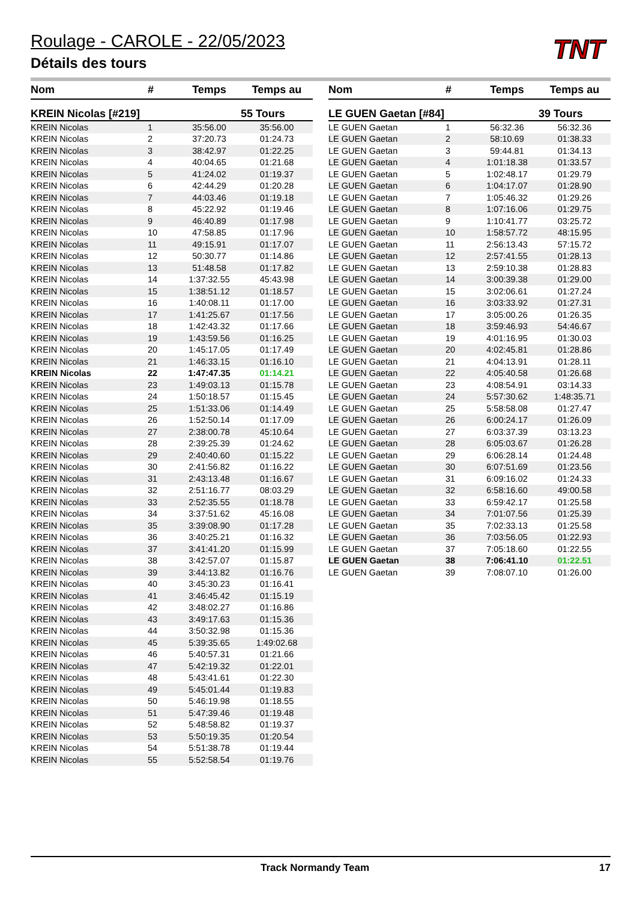Roulage - CAROLE - 22/05/2023
Détails des tours
TNT
| Nom | # | Temps | Temps au |
| --- | --- | --- | --- |
| KREIN Nicolas [#219] | | | 55 Tours |
| KREIN Nicolas | 1 | 35:56.00 | 35:56.00 |
| KREIN Nicolas | 2 | 37:20.73 | 01:24.73 |
| KREIN Nicolas | 3 | 38:42.97 | 01:22.25 |
| KREIN Nicolas | 4 | 40:04.65 | 01:21.68 |
| KREIN Nicolas | 5 | 41:24.02 | 01:19.37 |
| KREIN Nicolas | 6 | 42:44.29 | 01:20.28 |
| KREIN Nicolas | 7 | 44:03.46 | 01:19.18 |
| KREIN Nicolas | 8 | 45:22.92 | 01:19.46 |
| KREIN Nicolas | 9 | 46:40.89 | 01:17.98 |
| KREIN Nicolas | 10 | 47:58.85 | 01:17.96 |
| KREIN Nicolas | 11 | 49:15.91 | 01:17.07 |
| KREIN Nicolas | 12 | 50:30.77 | 01:14.86 |
| KREIN Nicolas | 13 | 51:48.58 | 01:17.82 |
| KREIN Nicolas | 14 | 1:37:32.55 | 45:43.98 |
| KREIN Nicolas | 15 | 1:38:51.12 | 01:18.57 |
| KREIN Nicolas | 16 | 1:40:08.11 | 01:17.00 |
| KREIN Nicolas | 17 | 1:41:25.67 | 01:17.56 |
| KREIN Nicolas | 18 | 1:42:43.32 | 01:17.66 |
| KREIN Nicolas | 19 | 1:43:59.56 | 01:16.25 |
| KREIN Nicolas | 20 | 1:45:17.05 | 01:17.49 |
| KREIN Nicolas | 21 | 1:46:33.15 | 01:16.10 |
| KREIN Nicolas | 22 | 1:47:47.35 | 01:14.21 |
| KREIN Nicolas | 23 | 1:49:03.13 | 01:15.78 |
| KREIN Nicolas | 24 | 1:50:18.57 | 01:15.45 |
| KREIN Nicolas | 25 | 1:51:33.06 | 01:14.49 |
| KREIN Nicolas | 26 | 1:52:50.14 | 01:17.09 |
| KREIN Nicolas | 27 | 2:38:00.78 | 45:10.64 |
| KREIN Nicolas | 28 | 2:39:25.39 | 01:24.62 |
| KREIN Nicolas | 29 | 2:40:40.60 | 01:15.22 |
| KREIN Nicolas | 30 | 2:41:56.82 | 01:16.22 |
| KREIN Nicolas | 31 | 2:43:13.48 | 01:16.67 |
| KREIN Nicolas | 32 | 2:51:16.77 | 08:03.29 |
| KREIN Nicolas | 33 | 2:52:35.55 | 01:18.78 |
| KREIN Nicolas | 34 | 3:37:51.62 | 45:16.08 |
| KREIN Nicolas | 35 | 3:39:08.90 | 01:17.28 |
| KREIN Nicolas | 36 | 3:40:25.21 | 01:16.32 |
| KREIN Nicolas | 37 | 3:41:41.20 | 01:15.99 |
| KREIN Nicolas | 38 | 3:42:57.07 | 01:15.87 |
| KREIN Nicolas | 39 | 3:44:13.82 | 01:16.76 |
| KREIN Nicolas | 40 | 3:45:30.23 | 01:16.41 |
| KREIN Nicolas | 41 | 3:46:45.42 | 01:15.19 |
| KREIN Nicolas | 42 | 3:48:02.27 | 01:16.86 |
| KREIN Nicolas | 43 | 3:49:17.63 | 01:15.36 |
| KREIN Nicolas | 44 | 3:50:32.98 | 01:15.36 |
| KREIN Nicolas | 45 | 5:39:35.65 | 1:49:02.68 |
| KREIN Nicolas | 46 | 5:40:57.31 | 01:21.66 |
| KREIN Nicolas | 47 | 5:42:19.32 | 01:22.01 |
| KREIN Nicolas | 48 | 5:43:41.61 | 01:22.30 |
| KREIN Nicolas | 49 | 5:45:01.44 | 01:19.83 |
| KREIN Nicolas | 50 | 5:46:19.98 | 01:18.55 |
| KREIN Nicolas | 51 | 5:47:39.46 | 01:19.48 |
| KREIN Nicolas | 52 | 5:48:58.82 | 01:19.37 |
| KREIN Nicolas | 53 | 5:50:19.35 | 01:20.54 |
| KREIN Nicolas | 54 | 5:51:38.78 | 01:19.44 |
| KREIN Nicolas | 55 | 5:52:58.54 | 01:19.76 |
| Nom | # | Temps | Temps au |
| --- | --- | --- | --- |
| LE GUEN Gaetan [#84] | | | 39 Tours |
| LE GUEN Gaetan | 1 | 56:32.36 | 56:32.36 |
| LE GUEN Gaetan | 2 | 58:10.69 | 01:38.33 |
| LE GUEN Gaetan | 3 | 59:44.81 | 01:34.13 |
| LE GUEN Gaetan | 4 | 1:01:18.38 | 01:33.57 |
| LE GUEN Gaetan | 5 | 1:02:48.17 | 01:29.79 |
| LE GUEN Gaetan | 6 | 1:04:17.07 | 01:28.90 |
| LE GUEN Gaetan | 7 | 1:05:46.32 | 01:29.26 |
| LE GUEN Gaetan | 8 | 1:07:16.06 | 01:29.75 |
| LE GUEN Gaetan | 9 | 1:10:41.77 | 03:25.72 |
| LE GUEN Gaetan | 10 | 1:58:57.72 | 48:15.95 |
| LE GUEN Gaetan | 11 | 2:56:13.43 | 57:15.72 |
| LE GUEN Gaetan | 12 | 2:57:41.55 | 01:28.13 |
| LE GUEN Gaetan | 13 | 2:59:10.38 | 01:28.83 |
| LE GUEN Gaetan | 14 | 3:00:39.38 | 01:29.00 |
| LE GUEN Gaetan | 15 | 3:02:06.61 | 01:27.24 |
| LE GUEN Gaetan | 16 | 3:03:33.92 | 01:27.31 |
| LE GUEN Gaetan | 17 | 3:05:00.26 | 01:26.35 |
| LE GUEN Gaetan | 18 | 3:59:46.93 | 54:46.67 |
| LE GUEN Gaetan | 19 | 4:01:16.95 | 01:30.03 |
| LE GUEN Gaetan | 20 | 4:02:45.81 | 01:28.86 |
| LE GUEN Gaetan | 21 | 4:04:13.91 | 01:28.11 |
| LE GUEN Gaetan | 22 | 4:05:40.58 | 01:26.68 |
| LE GUEN Gaetan | 23 | 4:08:54.91 | 03:14.33 |
| LE GUEN Gaetan | 24 | 5:57:30.62 | 1:48:35.71 |
| LE GUEN Gaetan | 25 | 5:58:58.08 | 01:27.47 |
| LE GUEN Gaetan | 26 | 6:00:24.17 | 01:26.09 |
| LE GUEN Gaetan | 27 | 6:03:37.39 | 03:13.23 |
| LE GUEN Gaetan | 28 | 6:05:03.67 | 01:26.28 |
| LE GUEN Gaetan | 29 | 6:06:28.14 | 01:24.48 |
| LE GUEN Gaetan | 30 | 6:07:51.69 | 01:23.56 |
| LE GUEN Gaetan | 31 | 6:09:16.02 | 01:24.33 |
| LE GUEN Gaetan | 32 | 6:58:16.60 | 49:00.58 |
| LE GUEN Gaetan | 33 | 6:59:42.17 | 01:25.58 |
| LE GUEN Gaetan | 34 | 7:01:07.56 | 01:25.39 |
| LE GUEN Gaetan | 35 | 7:02:33.13 | 01:25.58 |
| LE GUEN Gaetan | 36 | 7:03:56.05 | 01:22.93 |
| LE GUEN Gaetan | 37 | 7:05:18.60 | 01:22.55 |
| LE GUEN Gaetan | 38 | 7:06:41.10 | 01:22.51 |
| LE GUEN Gaetan | 39 | 7:08:07.10 | 01:26.00 |
Track Normandy Team 17